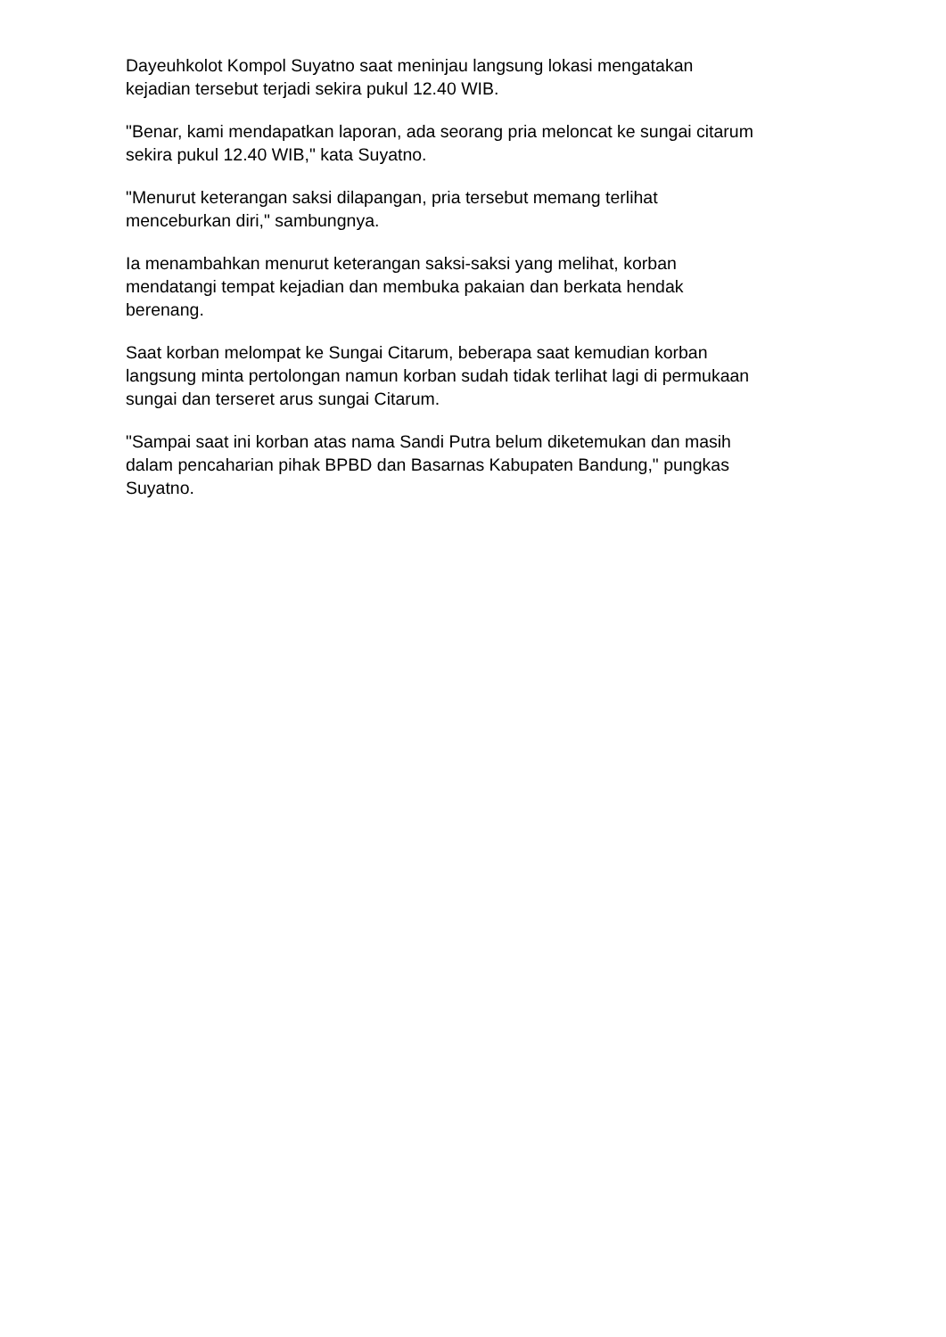Dayeuhkolot Kompol Suyatno saat meninjau langsung lokasi mengatakan
kejadian tersebut terjadi sekira pukul 12.40 WIB.
"Benar, kami mendapatkan laporan, ada seorang pria meloncat ke sungai citarum
sekira pukul 12.40 WIB," kata Suyatno.
"Menurut keterangan saksi dilapangan, pria tersebut memang terlihat
menceburkan diri," sambungnya.
Ia menambahkan menurut keterangan saksi-saksi yang melihat, korban
mendatangi tempat kejadian dan membuka pakaian dan berkata hendak
berenang.
Saat korban melompat ke Sungai Citarum, beberapa saat kemudian korban
langsung minta pertolongan namun korban sudah tidak terlihat lagi di permukaan
sungai dan terseret arus sungai Citarum.
"Sampai saat ini korban atas nama Sandi Putra belum diketemukan dan masih
dalam pencaharian pihak BPBD dan Basarnas Kabupaten Bandung," pungkas
Suyatno.